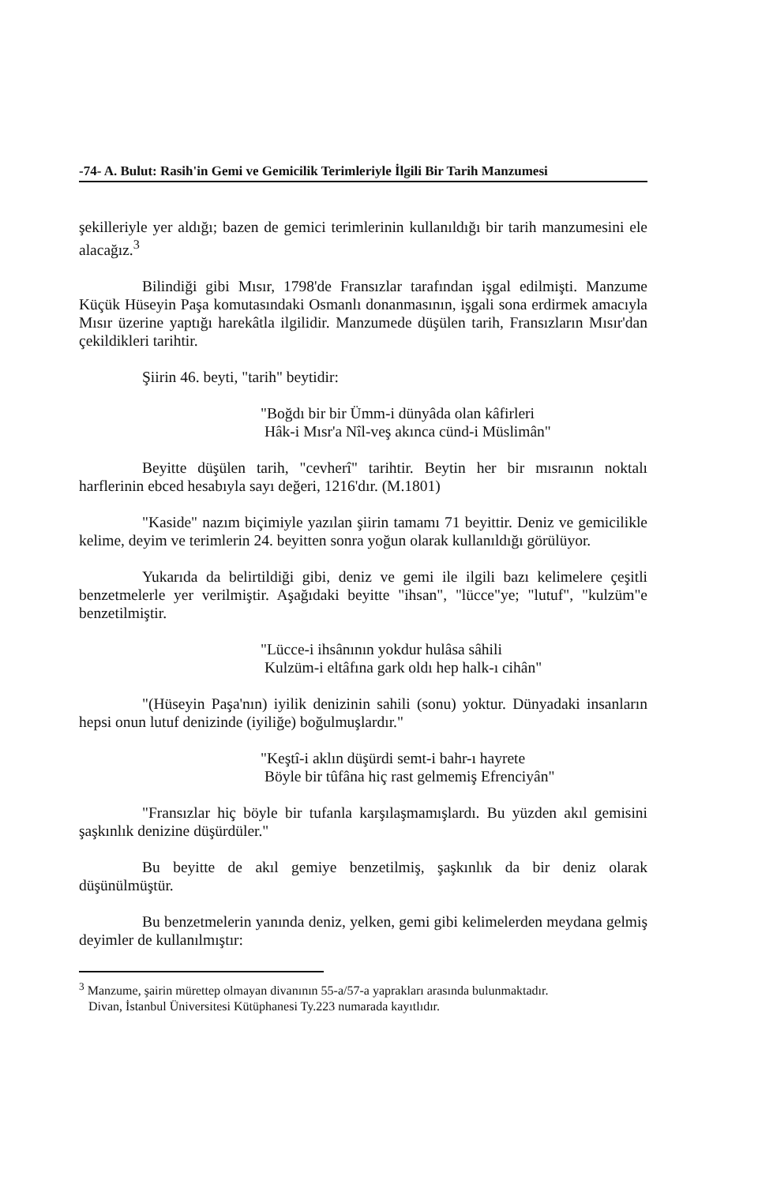-74- A. Bulut: Rasih'in Gemi ve Gemicilik Terimleriyle İlgili Bir Tarih Manzumesi
şekilleriyle yer aldığı; bazen de gemici terimlerinin kullanıldığı bir tarih manzumesini ele alacağız.<sup>3</sup>
Bilindiği gibi Mısır, 1798'de Fransızlar tarafından işgal edilmişti. Manzume Küçük Hüseyin Paşa komutasındaki Osmanlı donanmasının, işgali sona erdirmek amacıyla Mısır üzerine yaptığı harekâtla ilgilidir. Manzumede düşülen tarih, Fransızların Mısır'dan çekildikleri tarihtir.
Şiirin 46. beyti, "tarih" beytidir:
"Boğdı bir bir Ümm-i dünyâda olan kâfirleri
Hâk-i Mısr'a Nîl-veş akınca cünd-i Müslimân"
Beyitte düşülen tarih, "cevherî" tarihtir. Beytin her bir mısraının noktalı harflerinin ebced hesabıyla sayı değeri, 1216'dır. (M.1801)
"Kaside" nazım biçimiyle yazılan şiirin tamamı 71 beyittir. Deniz ve gemicilikle kelime, deyim ve terimlerin 24. beyitten sonra yoğun olarak kullanıldığı görülüyor.
Yukarıda da belirtildiği gibi, deniz ve gemi ile ilgili bazı kelimelere çeşitli benzetmelerle yer verilmiştir. Aşağıdaki beyitte "ihsan", "lücce"ye; "lutuf", "kulzüm"e benzetilmiştir.
"Lücce-i ihsânının yokdur hulâsa sâhili
Kulzüm-i eltâfına gark oldı hep halk-ı cihân"
"(Hüseyin Paşa'nın) iyilik denizinin sahili (sonu) yoktur. Dünyadaki insanların hepsi onun lutuf denizinde (iyiliğe) boğulmuşlardır."
"Keştî-i aklın düşürdi semt-i bahr-ı hayrete
Böyle bir tûfâna hiç rast gelmemiş Efrenciyân"
"Fransızlar hiç böyle bir tufanla karşılaşmamışlardı. Bu yüzden akıl gemisini şaşkınlık denizine düşürdüler."
Bu beyitte de akıl gemiye benzetilmiş, şaşkınlık da bir deniz olarak düşünülmüştür.
Bu benzetmelerin yanında deniz, yelken, gemi gibi kelimelerden meydana gelmiş deyimler de kullanılmıştır:
<sup>3</sup> Manzume, şairin mürettep olmayan divanının 55-a/57-a yaprakları arasında bulunmaktadır.
Divan, İstanbul Üniversitesi Kütüphanesi Ty.223 numarada kayıtlıdır.